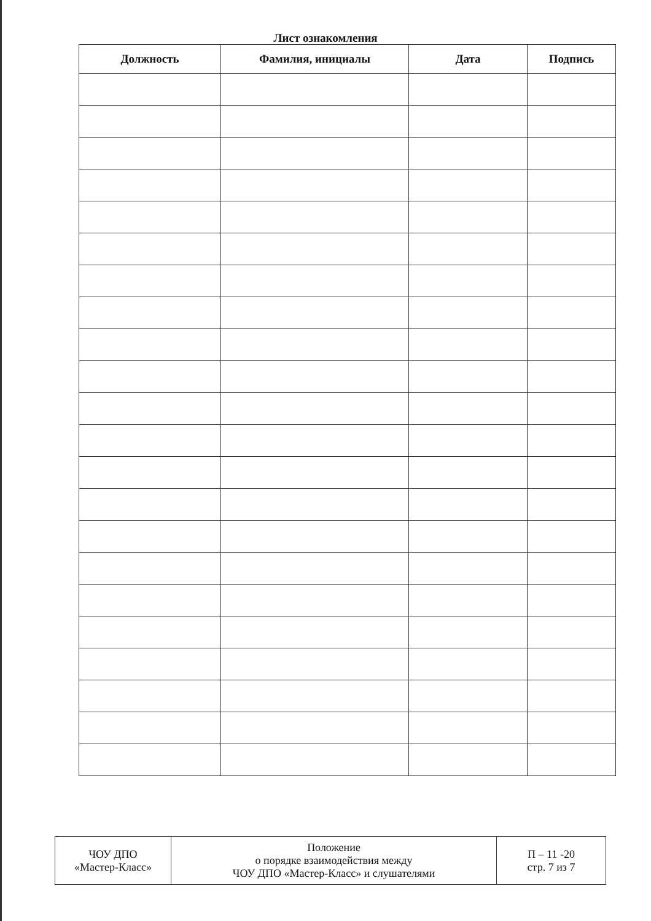Лист ознакомления
| Должность | Фамилия, инициалы | Дата | Подпись |
| --- | --- | --- | --- |
| ЧОУ ДПО «Мастер-Класс» | Положение о порядке взаимодействия между ЧОУ ДПО «Мастер-Класс» и слушателями | П – 11 -20 стр. 7 из 7 |